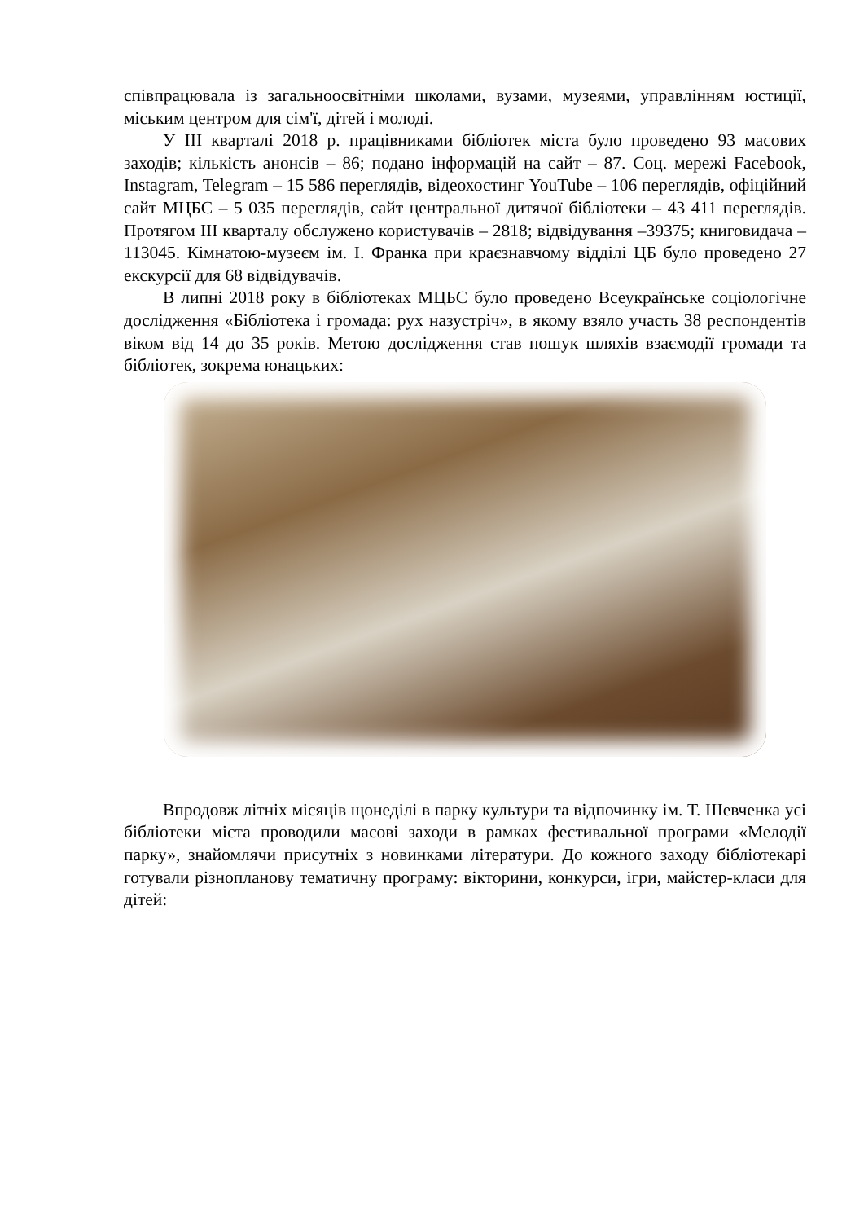співпрацювала із загальноосвітніми школами, вузами, музеями, управлінням юстиції, міським центром для сім'ї, дітей і молоді.
У III кварталі 2018 р. працівниками бібліотек міста було проведено 93 масових заходів; кількість анонсів – 86; подано інформацій на сайт – 87. Соц. мережі Facebook, Instagram, Telegram – 15 586 переглядів, відеохостинг YouTube – 106 переглядів, офіційний сайт МЦБС – 5 035 переглядів, сайт центральної дитячої бібліотеки – 43 411 переглядів. Протягом III кварталу обслужено користувачів – 2818; відвідування –39375; книговидача – 113045. Кімнатою-музеєм ім. І. Франка при краєзнавчому відділі ЦБ було проведено 27 екскурсії для 68 відвідувачів.
В липні 2018 року в бібліотеках МЦБС було проведено Всеукраїнське соціологічне дослідження «Бібліотека і громада: рух назустріч», в якому взяло участь 38 респондентів віком від 14 до 35 років. Метою дослідження став пошук шляхів взаємодії громади та бібліотек, зокрема юнацьких:
Впродовж літніх місяців щонеділі в парку культури та відпочинку ім. Т. Шевченка усі бібліотеки міста проводили масові заходи в рамках фестивальної програми «Мелодії парку», знайомлячи присутніх з новинками літератури. До кожного заходу бібліотекарі готували різнопланову тематичну програму: вікторини, конкурси, ігри, майстер-класи для дітей: